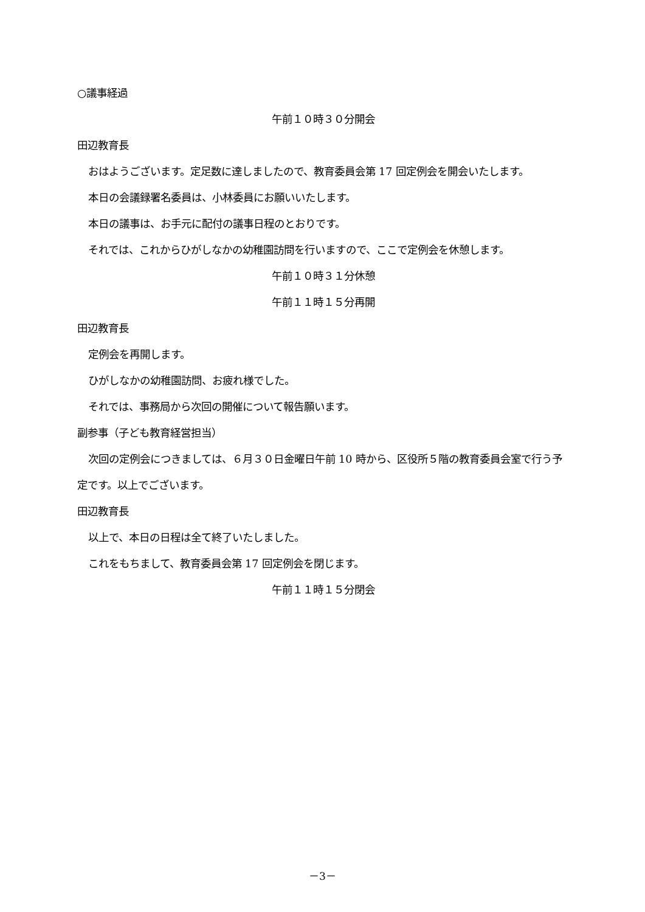○議事経過
午前１０時３０分開会
田辺教育長
おはようございます。定足数に達しましたので、教育委員会第 17 回定例会を開会いたします。
本日の会議録署名委員は、小林委員にお願いいたします。
本日の議事は、お手元に配付の議事日程のとおりです。
それでは、これからひがしなかの幼稚園訪問を行いますので、ここで定例会を休憩します。
午前１０時３１分休憩
午前１１時１５分再開
田辺教育長
定例会を再開します。
ひがしなかの幼稚園訪問、お疲れ様でした。
それでは、事務局から次回の開催について報告願います。
副参事（子ども教育経営担当）
次回の定例会につきましては、６月３０日金曜日午前 10 時から、区役所５階の教育委員会室で行う予定です。以上でございます。
田辺教育長
以上で、本日の日程は全て終了いたしました。
これをもちまして、教育委員会第 17 回定例会を閉じます。
午前１１時１５分閉会
－3－